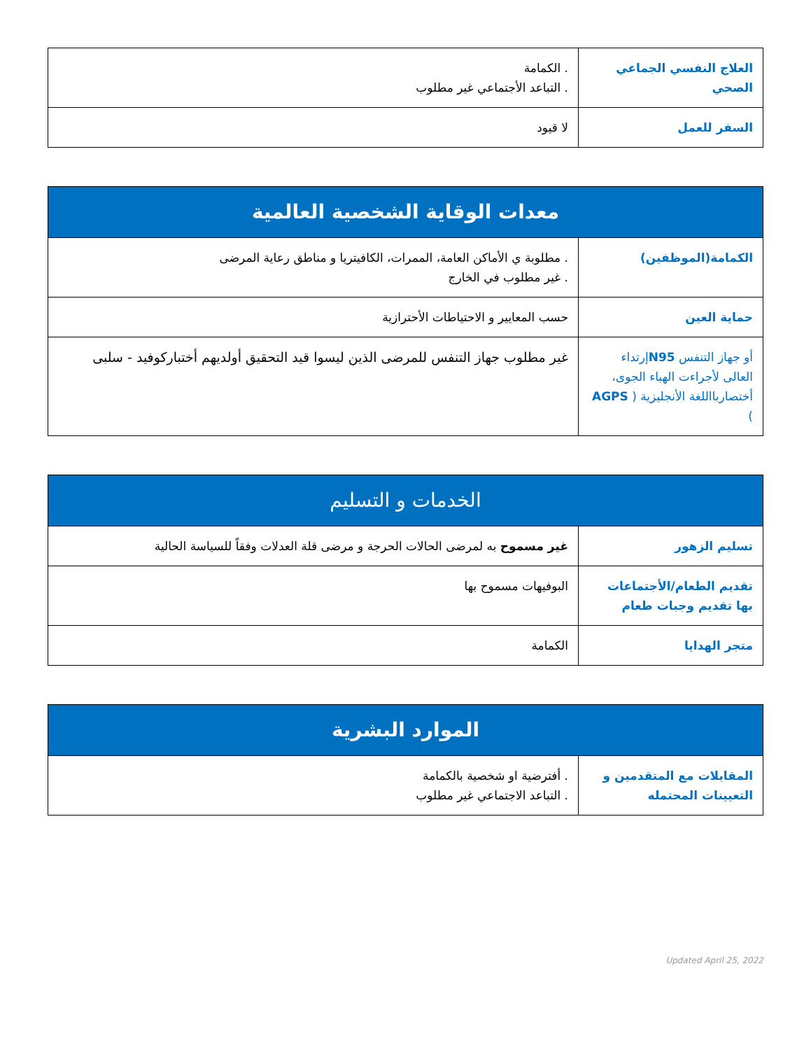| العلاج النفسي الجماعي الصحي | . الكمامة . التباعد الأجتماعي غير مطلوب |
| السفر للعمل | لا قيود |
| معدات الوقاية الشخصية العالمية | |
| --- | --- |
| الكمامة(الموظفين) | . مطلوبة ي الأماكن العامة، الممرات، الكافيتريا و مناطق رعاية المرضى . غير مطلوب في الخارج |
| حماية العين | حسب المعايير و الاحتياطات الأحترازية |
| أو جهاز التنفس N95 إرتداء العالى لأجراءت الهباء الجوى، أختصاربااللغة الأنجليزية ( AGPS ) | غير مطلوب جهاز التنفس للمرضى الذين ليسوا قيد التحقيق أولديهم أختباركوفيد - سلبى |
| الخدمات و التسليم | |
| --- | --- |
| تسليم الزهور | غير مسموح به لمرضى الحالات الحرجة و مرضى قلة العدلات وفقاً للسياسة الحالية |
| تقديم الطعام/الأجتماعات بها تقديم وجبات طعام | البوفيهات مسموح بها |
| متجر الهدايا | الكمامة |
| الموارد البشرية | |
| --- | --- |
| المقابلات مع المتقدمين و التعيينات المحتمله | . أفترضية او شخصية بالكمامة . التباعد الاجتماعي غير مطلوب |
Updated April 25, 2022